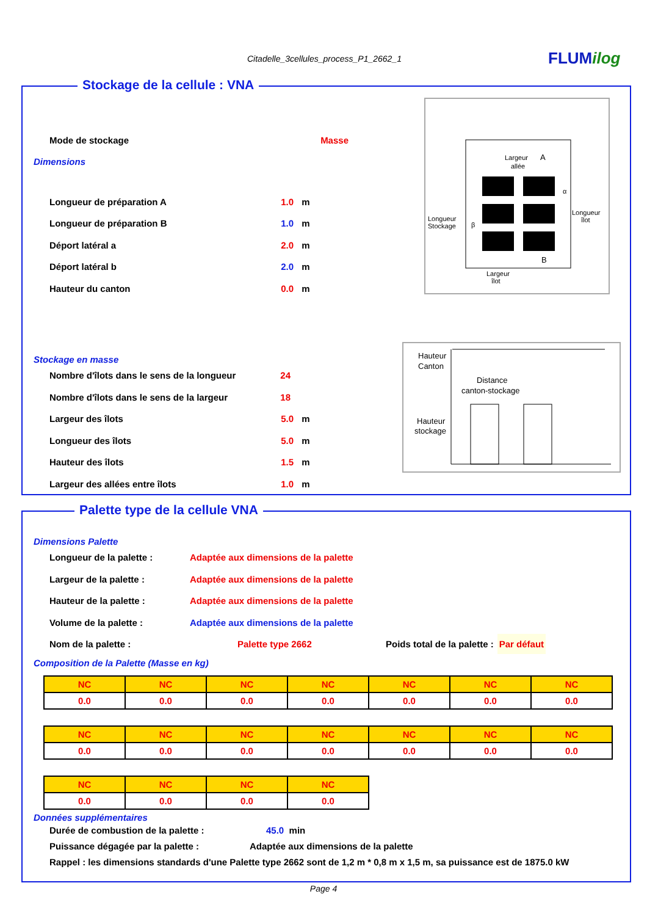Citadelle_3cellules_process_P1_2662_1 FLUMilog
Stockage de la cellule : VNA
Mode de stockage Masse
Dimensions
Longueur de préparation A 1.0 m
Longueur de préparation B 1.0 m
Déport latéral a 2.0 m
Déport latéral b 2.0 m
Hauteur du canton 0.0 m
Stockage en masse
Nombre d'îlots dans le sens de la longueur 24
Nombre d'îlots dans le sens de la largeur 18
Largeur des îlots 5.0 m
Longueur des îlots 5.0 m
Hauteur des îlots 1.5 m
Largeur des allées entre îlots 1.0 m
Largeur
allée
A
Longueur
Stockage
Longueur
îlot
Largeur
îlot
B
β
α
Hauteur
Canton
Distance
canton-stockage
Hauteur
stockage
Palette type de la cellule VNA
Dimensions Palette
Longueur de la palette : Adaptée aux dimensions de la palette
Largeur de la palette : Adaptée aux dimensions de la palette
Hauteur de la palette : Adaptée aux dimensions de la palette
Volume de la palette : Adaptée aux dimensions de la palette
Nom de la palette : Palette type 2662 Poids total de la palette : Par défaut
Composition de la Palette (Masse en kg)
| NC | NC | NC | NC | NC | NC | NC |
| 0.0 | 0.0 | 0.0 | 0.0 | 0.0 | 0.0 | 0.0 |
| NC | NC | NC | NC | NC | NC | NC |
| 0.0 | 0.0 | 0.0 | 0.0 | 0.0 | 0.0 | 0.0 |
| NC | NC | NC | NC |
| 0.0 | 0.0 | 0.0 | 0.0 |
Données supplémentaires
Durée de combustion de la palette : 45.0 min
Puissance dégagée par la palette : Adaptée aux dimensions de la palette
Rappel : les dimensions standards d'une Palette type 2662 sont de 1,2 m * 0,8 m x 1,5 m, sa puissance est de 1875.0 kW
Page 4